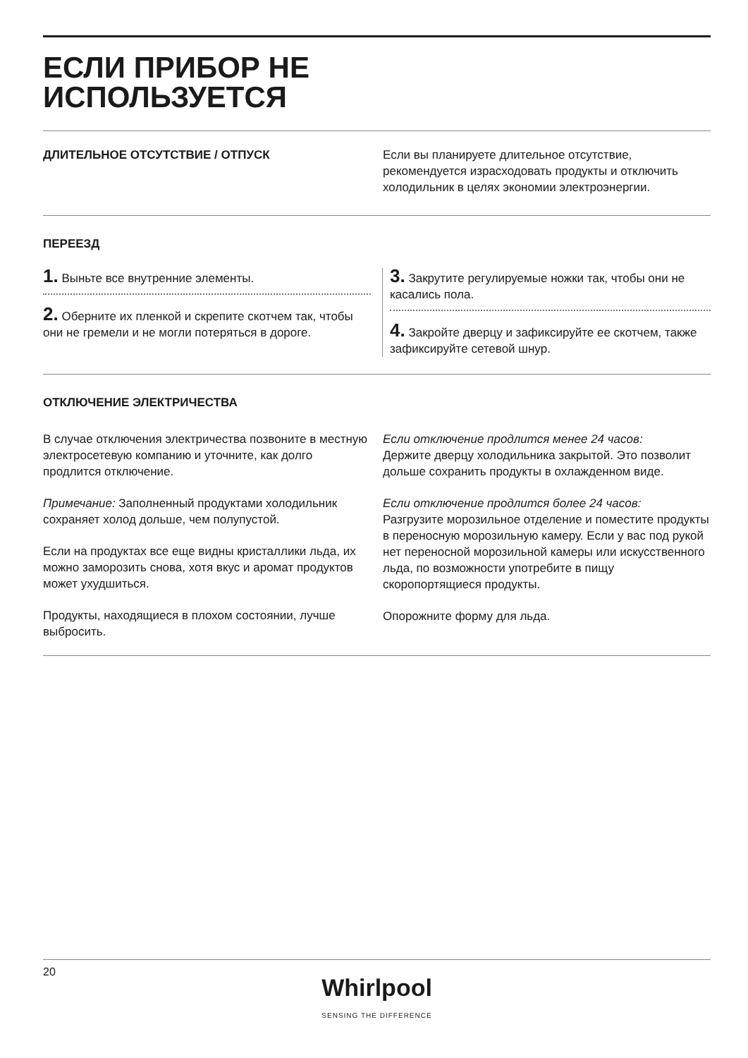ЕСЛИ ПРИБОР НЕ
ИСПОЛЬЗУЕТСЯ
ДЛИТЕЛЬНОЕ ОТСУТСТВИЕ / ОТПУСК Если вы планируете длительное отсутствие, рекомендуется израсходовать продукты и отключить холодильник в целях экономии электроэнергии.
ПЕРЕЕЗД
1. Выньте все внутренние элементы.
2. Оберните их пленкой и скрепите скотчем так, чтобы они не гремели и не могли потеряться в дороге.
3. Закрутите регулируемые ножки так, чтобы они не касались пола.
4. Закройте дверцу и зафиксируйте ее скотчем, также зафиксируйте сетевой шнур.
ОТКЛЮЧЕНИЕ ЭЛЕКТРИЧЕСТВА
В случае отключения электричества позвоните в местную электросетевую компанию и уточните, как долго продлится отключение.
Примечание: Заполненный продуктами холодильник сохраняет холод дольше, чем полупустой.
Если на продуктах все еще видны кристаллики льда, их можно заморозить снова, хотя вкус и аромат продуктов может ухудшиться.
Продукты, находящиеся в плохом состоянии, лучше выбросить.
Если отключение продлится менее 24 часов:
Держите дверцу холодильника закрытой. Это позволит дольше сохранить продукты в охлажденном виде.
Если отключение продлится более 24 часов:
Разгрузите морозильное отделение и поместите продукты в переносную морозильную камеру. Если у вас под рукой нет переносной морозильной камеры или искусственного льда, по возможности употребите в пищу скоропортящиеся продукты.
Опорожните форму для льда.
20
Whirlpool
SENSING THE DIFFERENCE